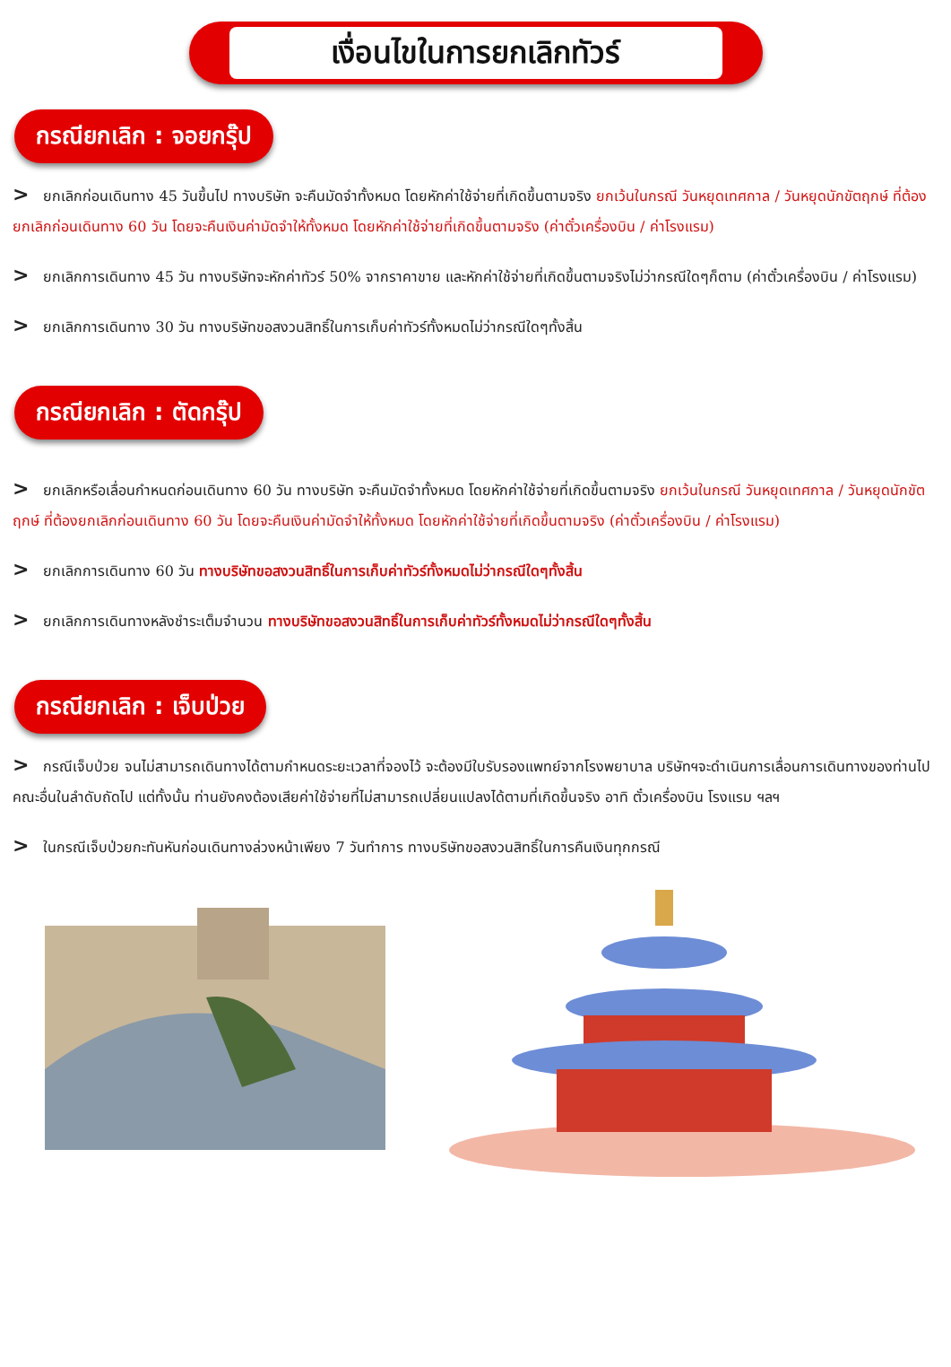เงื่อนไขในการยกเลิกทัวร์
กรณียกเลิก : จอยกรุ๊ป
> ยกเลิกก่อนเดินทาง 45 วันขึ้นไป ทางบริษัท จะคืนมัดจำทั้งหมด โดยหักค่าใช้จ่ายที่เกิดขึ้นตามจริง ยกเว้นในกรณี วันหยุดเทศกาล / วันหยุดนักขัตฤกษ์ ที่ต้องยกเลิกก่อนเดินทาง 60 วัน โดยจะคืนเงินค่ามัดจำให้ทั้งหมด โดยหักค่าใช้จ่ายที่เกิดขึ้นตามจริง (ค่าตั๋วเครื่องบิน / ค่าโรงแรม)
> ยกเลิกการเดินทาง 45 วัน ทางบริษัทจะหักค่าทัวร์ 50% จากราคาขาย และหักค่าใช้จ่ายที่เกิดขึ้นตามจริงไม่ว่ากรณีใดๆก็ตาม (ค่าตั๋วเครื่องบิน / ค่าโรงแรม)
> ยกเลิกการเดินทาง 30 วัน ทางบริษัทขอสงวนสิทธิ์ในการเก็บค่าทัวร์ทั้งหมดไม่ว่ากรณีใดๆทั้งสิ้น
กรณียกเลิก : ตัดกรุ๊ป
> ยกเลิกหรือเลื่อนกำหนดก่อนเดินทาง 60 วัน ทางบริษัท จะคืนมัดจำทั้งหมด โดยหักค่าใช้จ่ายที่เกิดขึ้นตามจริง ยกเว้นในกรณี วันหยุดเทศกาล / วันหยุดนักขัตฤกษ์ ที่ต้องยกเลิกก่อนเดินทาง 60 วัน โดยจะคืนเงินค่ามัดจำให้ทั้งหมด โดยหักค่าใช้จ่ายที่เกิดขึ้นตามจริง (ค่าตั๋วเครื่องบิน / ค่าโรงแรม)
> ยกเลิกการเดินทาง 60 วัน ทางบริษัทขอสงวนสิทธิ์ในการเก็บค่าทัวร์ทั้งหมดไม่ว่ากรณีใดๆทั้งสิ้น
> ยกเลิกการเดินทางหลังชำระเต็มจำนวน ทางบริษัทขอสงวนสิทธิ์ในการเก็บค่าทัวร์ทั้งหมดไม่ว่ากรณีใดๆทั้งสิ้น
กรณียกเลิก : เจ็บป่วย
> กรณีเจ็บป่วย จนไม่สามารถเดินทางได้ตามกำหนดระยะเวลาที่จองไว้ จะต้องมีใบรับรองแพทย์จากโรงพยาบาล บริษัทฯจะดำเนินการเลื่อนการเดินทางของท่านไปคณะอื่นในลำดับถัดไป แต่ทั้งนั้น ท่านยังคงต้องเสียค่าใช้จ่ายที่ไม่สามารถเปลี่ยนแปลงได้ตามที่เกิดขึ้นจริง อาทิ ตั๋วเครื่องบิน โรงแรม ฯลฯ
> ในกรณีเจ็บป่วยกะทันหันก่อนเดินทางล่วงหน้าเพียง 7 วันทำการ ทางบริษัทขอสงวนสิทธิ์ในการคืนเงินทุกกรณี